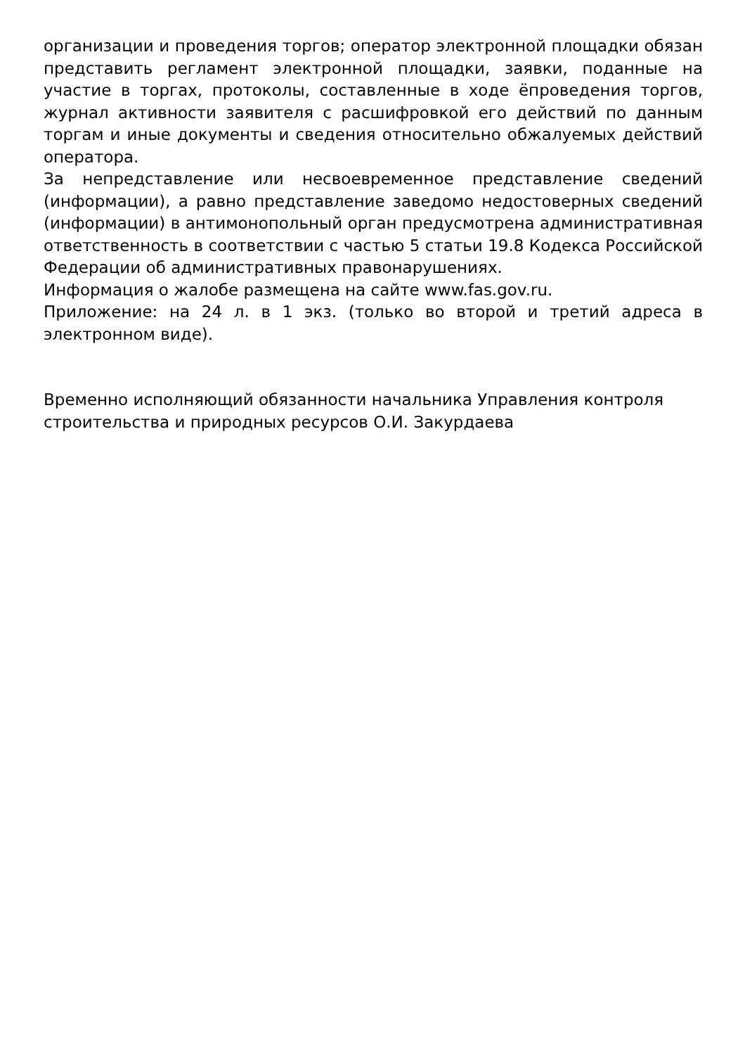организации и проведения торгов; оператор электронной площадки обязан представить регламент электронной площадки, заявки, поданные на участие в торгах, протоколы, составленные в ходе ёпроведения торгов, журнал активности заявителя с расшифровкой его действий по данным торгам и иные документы и сведения относительно обжалуемых действий оператора.
За непредставление или несвоевременное представление сведений (информации), а равно представление заведомо недостоверных сведений (информации) в антимонопольный орган предусмотрена административная ответственность в соответствии с частью 5 статьи 19.8 Кодекса Российской Федерации об административных правонарушениях.
Информация о жалобе размещена на сайте www.fas.gov.ru.
Приложение: на 24 л. в 1 экз. (только во второй и третий адреса в электронном виде).
Временно исполняющий обязанности начальника Управления контроля строительства и природных ресурсов О.И. Закурдаева